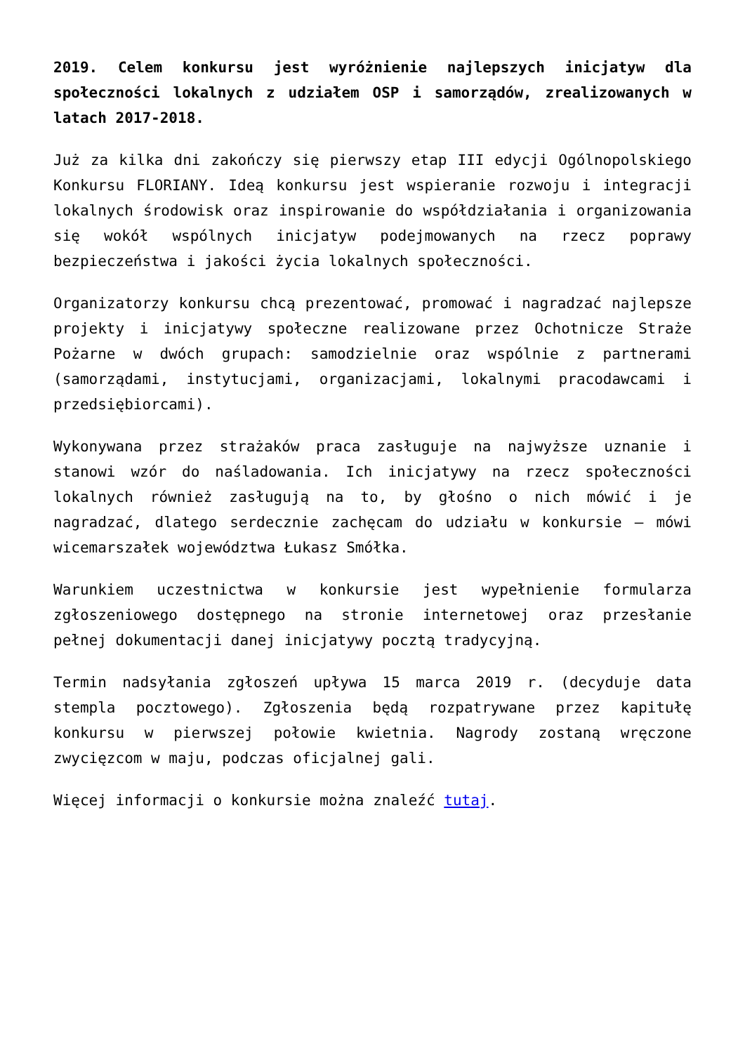2019. Celem konkursu jest wyróżnienie najlepszych inicjatyw dla społeczności lokalnych z udziałem OSP i samorządów, zrealizowanych w latach 2017-2018.
Już za kilka dni zakończy się pierwszy etap III edycji Ogólnopolskiego Konkursu FLORIANY. Ideą konkursu jest wspieranie rozwoju i integracji lokalnych środowisk oraz inspirowanie do współdziałania i organizowania się wokół wspólnych inicjatyw podejmowanych na rzecz poprawy bezpieczeństwa i jakości życia lokalnych społeczności.
Organizatorzy konkursu chcą prezentować, promować i nagradzać najlepsze projekty i inicjatywy społeczne realizowane przez Ochotnicze Straże Pożarne w dwóch grupach: samodzielnie oraz wspólnie z partnerami (samorządami, instytucjami, organizacjami, lokalnymi pracodawcami i przedsiębiorcami).
Wykonywana przez strażaków praca zasługuje na najwyższe uznanie i stanowi wzór do naśladowania. Ich inicjatywy na rzecz społeczności lokalnych również zasługują na to, by głośno o nich mówić i je nagradzać, dlatego serdecznie zachęcam do udziału w konkursie – mówi wicemarszałek województwa Łukasz Smółka.
Warunkiem uczestnictwa w konkursie jest wypełnienie formularza zgłoszeniowego dostępnego na stronie internetowej oraz przesłanie pełnej dokumentacji danej inicjatywy pocztą tradycyjną.
Termin nadsyłania zgłoszeń upływa 15 marca 2019 r. (decyduje data stempla pocztowego). Zgłoszenia będą rozpatrywane przez kapitułę konkursu w pierwszej połowie kwietnia. Nagrody zostaną wręczone zwycięzcom w maju, podczas oficjalnej gali.
Więcej informacji o konkursie można znaleźć tutaj.